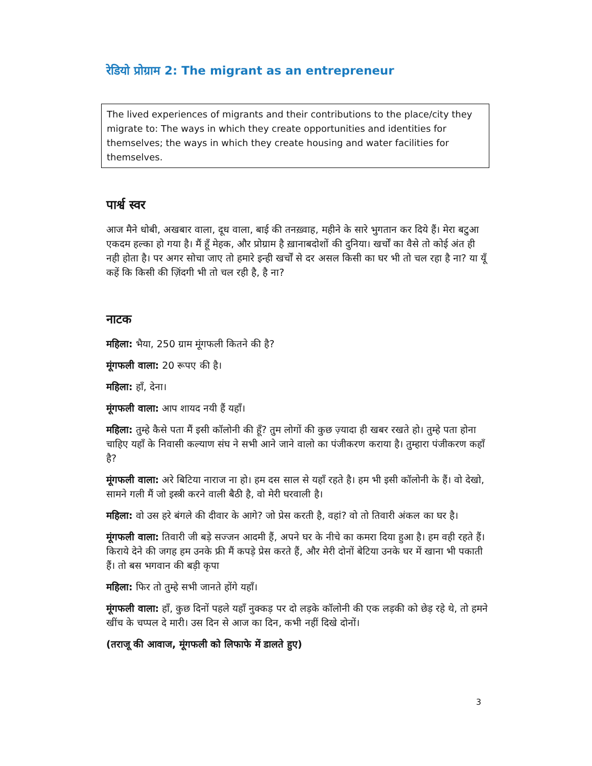रेडियो प्रोग्राम 2: The migrant as an entrepreneur
The lived experiences of migrants and their contributions to the place/city they migrate to: The ways in which they create opportunities and identities for themselves; the ways in which they create housing and water facilities for themselves.
पार्श्व स्वर
आज मैने धोबी, अखबार वाला, दूध वाला, बाई की तनख़्वाह, महीने के सारे भुगतान कर दिये हैं। मेरा बटुआ एकदम हल्का हो गया है। मैं हूँ मेहक, और प्रोग्राम है ख़ानाबदोशों की दुनिया। खर्चों का वैसे तो कोई अंत ही नही होता है। पर अगर सोचा जाए तो हमारे इन्ही खर्चों से दर असल किसी का घर भी तो चल रहा है ना? या यूँ कहें कि किसी की ज़िंदगी भी तो चल रही है, है ना?
नाटक
महिला: भैया, 250 ग्राम मूंगफली कितने की है?
मूंगफली वाला: 20 रूपए की है।
महिला: हाँ, देना।
मूंगफली वाला: आप शायद नयी हैं यहाँ।
महिला: तुम्हे कैसे पता मैं इसी कॉलोनी की हूँ? तुम लोगों की कुछ ज़्यादा ही खबर रखते हो। तुम्हे पता होना चाहिए यहाँ के निवासी कल्याण संघ ने सभी आने जाने वालो का पंजीकरण कराया है। तुम्हारा पंजीकरण कहाँ है?
मूंगफली वाला: अरे बिटिया नाराज ना हो। हम दस साल से यहाँ रहते है। हम भी इसी कॉलोनी के हैं। वो देखो, सामने गली मैं जो इस्त्री करने वाली बैठी है, वो मेरी घरवाली है।
महिला: वो उस हरे बंगले की दीवार के आगे? जो प्रेस करती है, वहां? वो तो तिवारी अंकल का घर है।
मूंगफली वाला: तिवारी जी बड़े सज्जन आदमी हैं, अपने घर के नीचे का कमरा दिया हुआ है। हम वही रहते हैं। किराये देने की जगह हम उनके फ्री मैं कपड़े प्रेस करते हैं, और मेरी दोनों बेटिया उनके घर में खाना भी पकाती हैं। तो बस भगवान की बड़ी कृपा
महिला: फिर तो तुम्हे सभी जानते होंगे यहाँ।
मूंगफली वाला: हाँ, कुछ दिनों पहले यहाँ नुक्कड़ पर दो लड़के कॉलोनी की एक लड़की को छेड़ रहे थे, तो हमने खींच के चप्पल दे मारी। उस दिन से आज का दिन, कभी नहीं दिखे दोनों।
(तराजू की आवाज, मूंगफली को लिफाफे में डालते हुए)
3